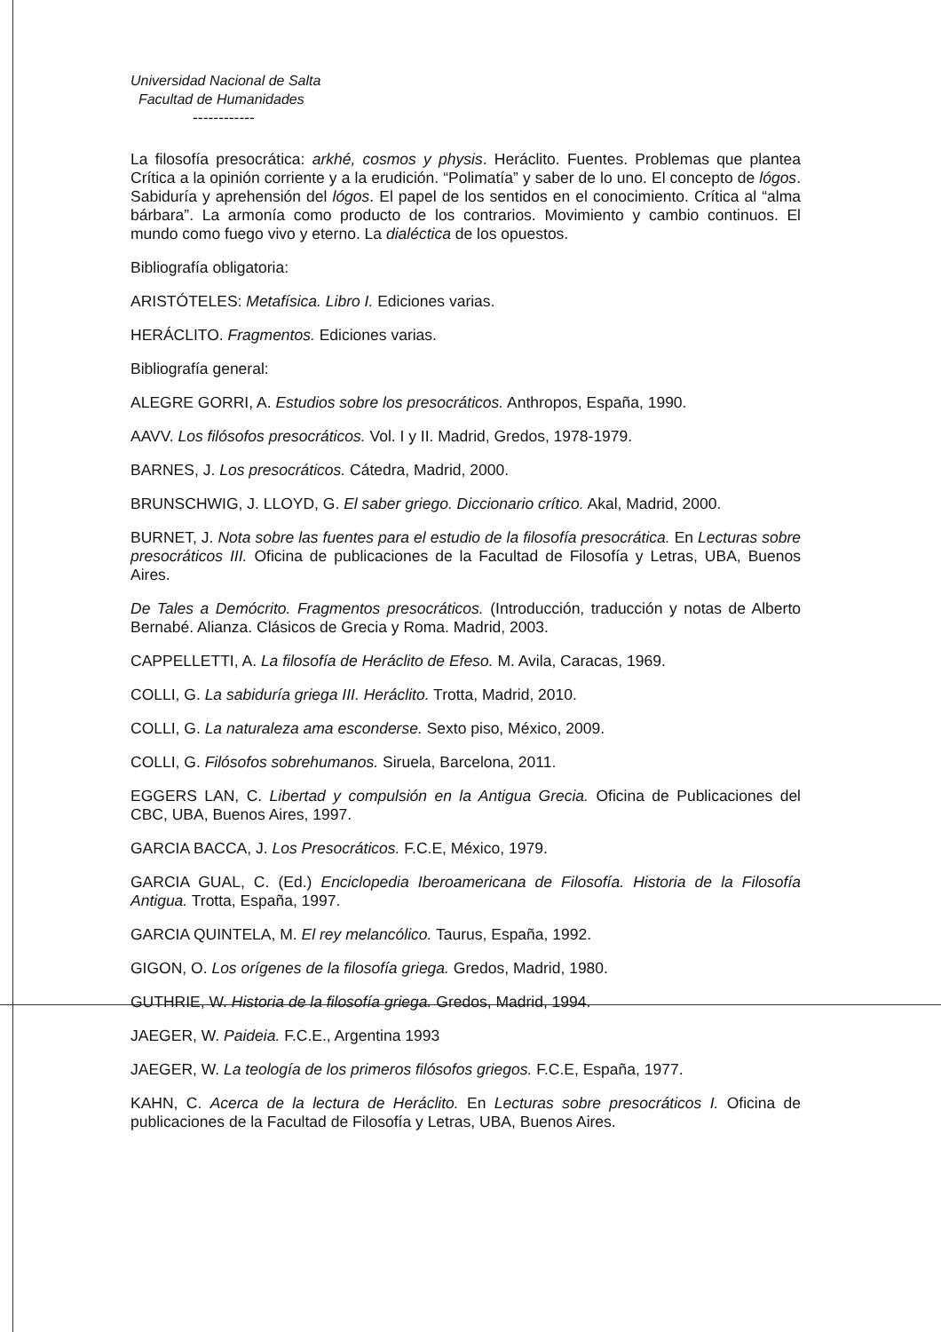Universidad Nacional de Salta
Facultad de Humanidades
------------
La filosofía presocrática: arkhé, cosmos y physis. Heráclito. Fuentes. Problemas que plantea Crítica a la opinión corriente y a la erudición. “Polimatía” y saber de lo uno. El concepto de lógos. Sabiduría y aprehensión del lógos. El papel de los sentidos en el conocimiento. Crítica al “alma bárbara”. La armonía como producto de los contrarios. Movimiento y cambio continuos. El mundo como fuego vivo y eterno. La dialéctica de los opuestos.
Bibliografía obligatoria:
ARISTÓTELES: Metafísica. Libro I. Ediciones varias.
HERÁCLITO. Fragmentos. Ediciones varias.
Bibliografía general:
ALEGRE GORRI, A. Estudios sobre los presocráticos. Anthropos, España, 1990.
AAVV. Los filósofos presocráticos. Vol. I y II. Madrid, Gredos, 1978-1979.
BARNES, J. Los presocráticos. Cátedra, Madrid, 2000.
BRUNSCHWIG, J. LLOYD, G. El saber griego. Diccionario crítico. Akal, Madrid, 2000.
BURNET, J. Nota sobre las fuentes para el estudio de la filosofía presocrática. En Lecturas sobre presocráticos III. Oficina de publicaciones de la Facultad de Filosofía y Letras, UBA, Buenos Aires.
De Tales a Demócrito. Fragmentos presocráticos. (Introducción, traducción y notas de Alberto Bernabé. Alianza. Clásicos de Grecia y Roma. Madrid, 2003.
CAPPELLETTI, A. La filosofía de Heráclito de Efeso. M. Avila, Caracas, 1969.
COLLI, G. La sabiduría griega III. Heráclito. Trotta, Madrid, 2010.
COLLI, G. La naturaleza ama esconderse. Sexto piso, México, 2009.
COLLI, G. Filósofos sobrehumanos. Siruela, Barcelona, 2011.
EGGERS LAN, C. Libertad y compulsión en la Antigua Grecia. Oficina de Publicaciones del CBC, UBA, Buenos Aires, 1997.
GARCIA BACCA, J. Los Presocráticos. F.C.E, México, 1979.
GARCIA GUAL, C. (Ed.) Enciclopedia Iberoamericana de Filosofía. Historia de la Filosofía Antigua. Trotta, España, 1997.
GARCIA QUINTELA, M. El rey melancólico. Taurus, España, 1992.
GIGON, O. Los orígenes de la filosofía griega. Gredos, Madrid, 1980.
GUTHRIE, W. Historia de la filosofía griega. Gredos, Madrid, 1994.
JAEGER, W. Paideia. F.C.E., Argentina 1993
JAEGER, W. La teología de los primeros filósofos griegos. F.C.E, España, 1977.
KAHN, C. Acerca de la lectura de Heráclito. En Lecturas sobre presocráticos I. Oficina de publicaciones de la Facultad de Filosofía y Letras, UBA, Buenos Aires.